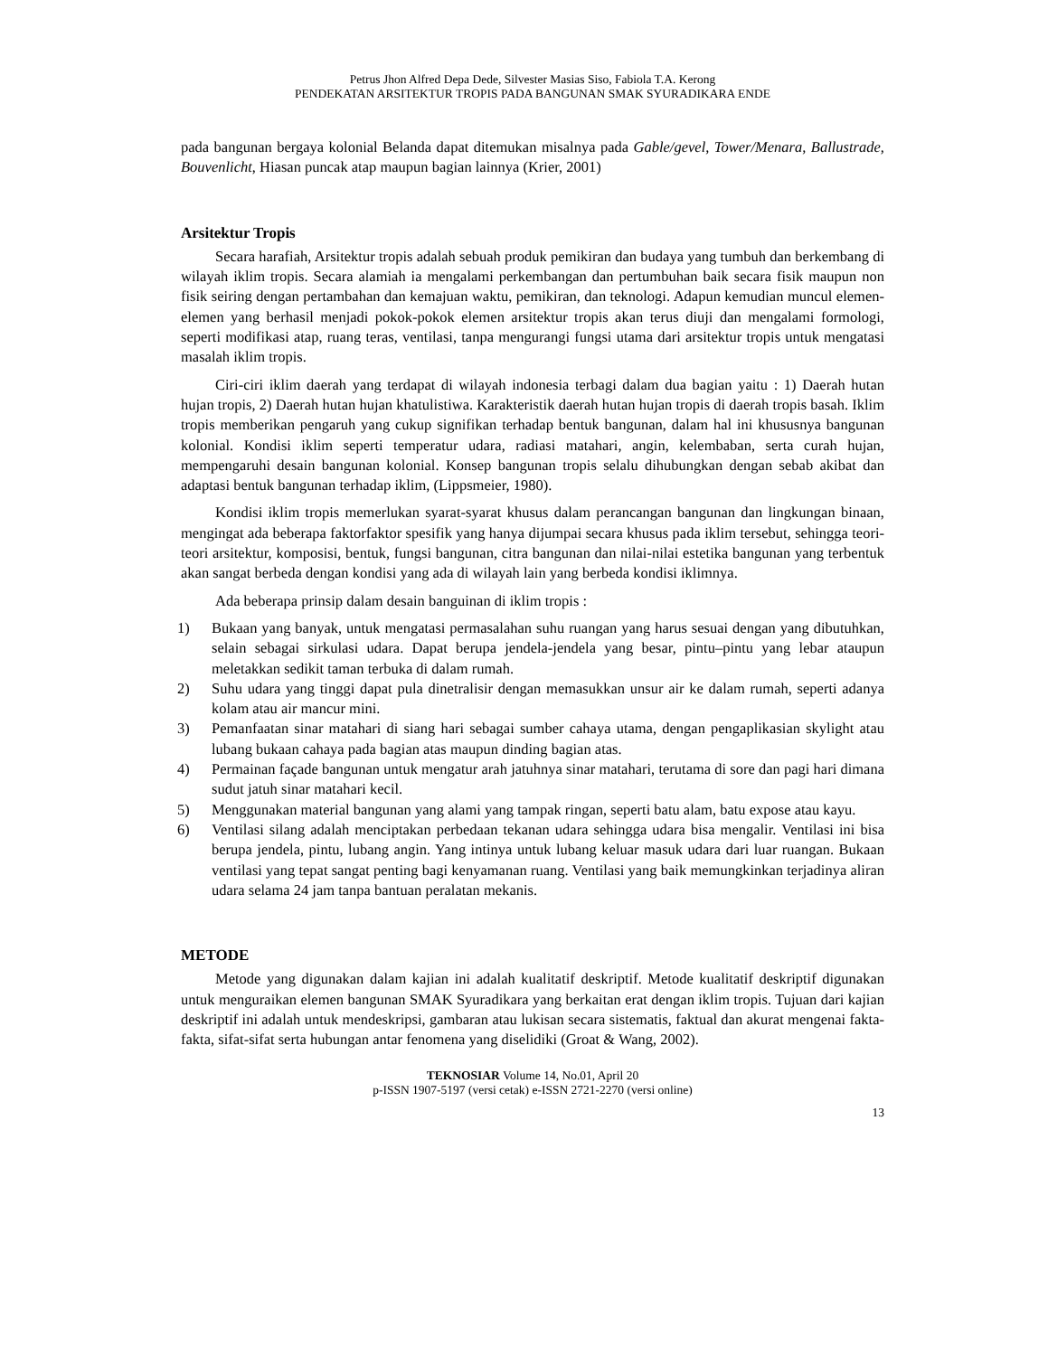Petrus Jhon Alfred Depa Dede, Silvester Masias Siso, Fabiola T.A. Kerong
PENDEKATAN ARSITEKTUR TROPIS PADA BANGUNAN SMAK SYURADIKARA ENDE
pada bangunan bergaya kolonial Belanda dapat ditemukan misalnya pada Gable/gevel, Tower/Menara, Ballustrade, Bouvenlicht, Hiasan puncak atap maupun bagian lainnya (Krier, 2001)
Arsitektur Tropis
Secara harafiah, Arsitektur tropis adalah sebuah produk pemikiran dan budaya yang tumbuh dan berkembang di wilayah iklim tropis. Secara alamiah ia mengalami perkembangan dan pertumbuhan baik secara fisik maupun non fisik seiring dengan pertambahan dan kemajuan waktu, pemikiran, dan teknologi. Adapun kemudian muncul elemen-elemen yang berhasil menjadi pokok-pokok elemen arsitektur tropis akan terus diuji dan mengalami formologi, seperti modifikasi atap, ruang teras, ventilasi, tanpa mengurangi fungsi utama dari arsitektur tropis untuk mengatasi masalah iklim tropis.
Ciri-ciri iklim daerah yang terdapat di wilayah indonesia terbagi dalam dua bagian yaitu : 1) Daerah hutan hujan tropis, 2) Daerah hutan hujan khatulistiwa. Karakteristik daerah hutan hujan tropis di daerah tropis basah. Iklim tropis memberikan pengaruh yang cukup signifikan terhadap bentuk bangunan, dalam hal ini khususnya bangunan kolonial. Kondisi iklim seperti temperatur udara, radiasi matahari, angin, kelembaban, serta curah hujan, mempengaruhi desain bangunan kolonial. Konsep bangunan tropis selalu dihubungkan dengan sebab akibat dan adaptasi bentuk bangunan terhadap iklim, (Lippsmeier, 1980).
Kondisi iklim tropis memerlukan syarat-syarat khusus dalam perancangan bangunan dan lingkungan binaan, mengingat ada beberapa faktorfaktor spesifik yang hanya dijumpai secara khusus pada iklim tersebut, sehingga teori-teori arsitektur, komposisi, bentuk, fungsi bangunan, citra bangunan dan nilai-nilai estetika bangunan yang terbentuk akan sangat berbeda dengan kondisi yang ada di wilayah lain yang berbeda kondisi iklimnya.
Ada beberapa prinsip dalam desain banguinan di iklim tropis :
1) Bukaan yang banyak, untuk mengatasi permasalahan suhu ruangan yang harus sesuai dengan yang dibutuhkan, selain sebagai sirkulasi udara. Dapat berupa jendela-jendela yang besar, pintu–pintu yang lebar ataupun meletakkan sedikit taman terbuka di dalam rumah.
2) Suhu udara yang tinggi dapat pula dinetralisir dengan memasukkan unsur air ke dalam rumah, seperti adanya kolam atau air mancur mini.
3) Pemanfaatan sinar matahari di siang hari sebagai sumber cahaya utama, dengan pengaplikasian skylight atau lubang bukaan cahaya pada bagian atas maupun dinding bagian atas.
4) Permainan façade bangunan untuk mengatur arah jatuhnya sinar matahari, terutama di sore dan pagi hari dimana sudut jatuh sinar matahari kecil.
5) Menggunakan material bangunan yang alami yang tampak ringan, seperti batu alam, batu expose atau kayu.
6) Ventilasi silang adalah menciptakan perbedaan tekanan udara sehingga udara bisa mengalir. Ventilasi ini bisa berupa jendela, pintu, lubang angin. Yang intinya untuk lubang keluar masuk udara dari luar ruangan. Bukaan ventilasi yang tepat sangat penting bagi kenyamanan ruang. Ventilasi yang baik memungkinkan terjadinya aliran udara selama 24 jam tanpa bantuan peralatan mekanis.
METODE
Metode yang digunakan dalam kajian ini adalah kualitatif deskriptif. Metode kualitatif deskriptif digunakan untuk menguraikan elemen bangunan SMAK Syuradikara yang berkaitan erat dengan iklim tropis. Tujuan dari kajian deskriptif ini adalah untuk mendeskripsi, gambaran atau lukisan secara sistematis, faktual dan akurat mengenai fakta-fakta, sifat-sifat serta hubungan antar fenomena yang diselidiki (Groat & Wang, 2002).
TEKNOSIAR Volume 14, No.01, April 20
p-ISSN 1907-5197 (versi cetak) e-ISSN 2721-2270 (versi online)
13